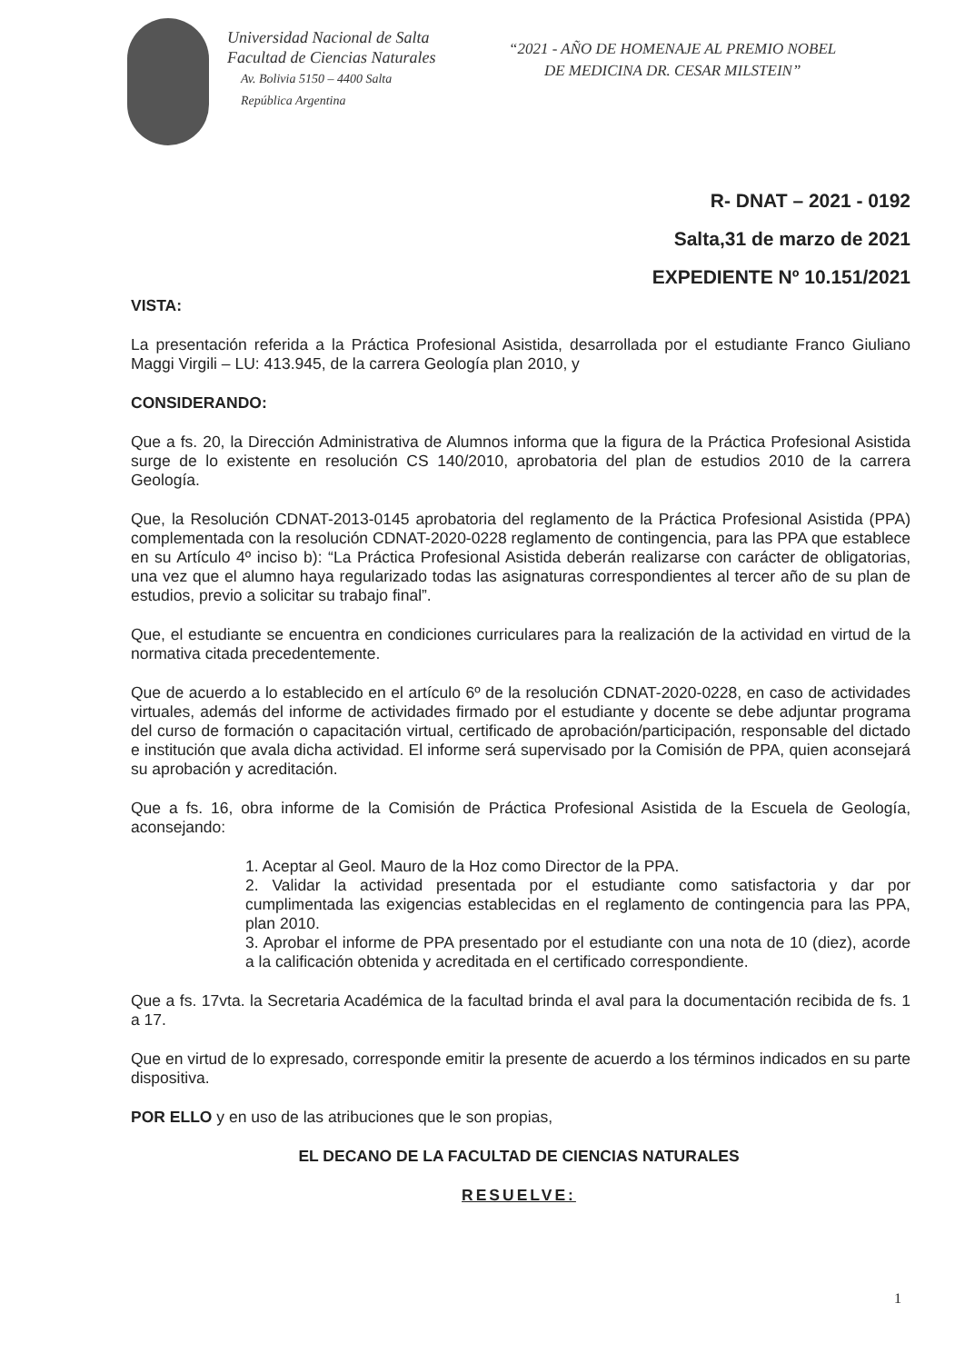Universidad Nacional de Salta
Facultad de Ciencias Naturales
Av. Bolivia 5150 – 4400 Salta
República Argentina
“2021 - AÑO DE HOMENAJE AL PREMIO NOBEL
DE MEDICINA DR. CESAR MILSTEIN”
R- DNAT – 2021 - 0192
Salta,31 de marzo de 2021
EXPEDIENTE Nº 10.151/2021
VISTA:
La presentación referida a la Práctica Profesional Asistida, desarrollada por el estudiante Franco Giuliano Maggi Virgili – LU: 413.945, de la carrera Geología plan 2010, y
CONSIDERANDO:
Que a fs. 20, la Dirección Administrativa de Alumnos informa que la figura de la Práctica Profesional Asistida surge de lo existente en resolución CS 140/2010, aprobatoria del plan de estudios 2010 de la carrera Geología.
Que, la Resolución CDNAT-2013-0145 aprobatoria del reglamento de la Práctica Profesional Asistida (PPA) complementada con la resolución CDNAT-2020-0228 reglamento de contingencia, para las PPA que establece en su Artículo 4º inciso b): “La Práctica Profesional Asistida deberán realizarse con carácter de obligatorias, una vez que el alumno haya regularizado todas las asignaturas correspondientes al tercer año de su plan de estudios, previo a solicitar su trabajo final”.
Que, el estudiante se encuentra en condiciones curriculares para la realización de la actividad en virtud de la normativa citada precedentemente.
Que de acuerdo a lo establecido en el artículo 6º de la resolución CDNAT-2020-0228, en caso de actividades virtuales, además del informe de actividades firmado por el estudiante y docente se debe adjuntar programa del curso de formación o capacitación virtual, certificado de aprobación/participación, responsable del dictado e institución que avala dicha actividad. El informe será supervisado por la Comisión de PPA, quien aconsejará su aprobación y acreditación.
Que a fs. 16, obra informe de la Comisión de Práctica Profesional Asistida de la Escuela de Geología, aconsejando:
1. Aceptar al Geol. Mauro de la Hoz como Director de la PPA.
2. Validar la actividad presentada por el estudiante como satisfactoria y dar por cumplimentada las exigencias establecidas en el reglamento de contingencia para las PPA, plan 2010.
3. Aprobar el informe de PPA presentado por el estudiante con una nota de 10 (diez), acorde a la calificación obtenida y acreditada en el certificado correspondiente.
Que a fs. 17vta. la Secretaria Académica de la facultad brinda el aval para la documentación recibida de fs. 1 a 17.
Que en virtud de lo expresado, corresponde emitir la presente de acuerdo a los términos indicados en su parte dispositiva.
POR ELLO y en uso de las atribuciones que le son propias,
EL DECANO DE LA FACULTAD DE CIENCIAS NATURALES
RESUELVE:
1